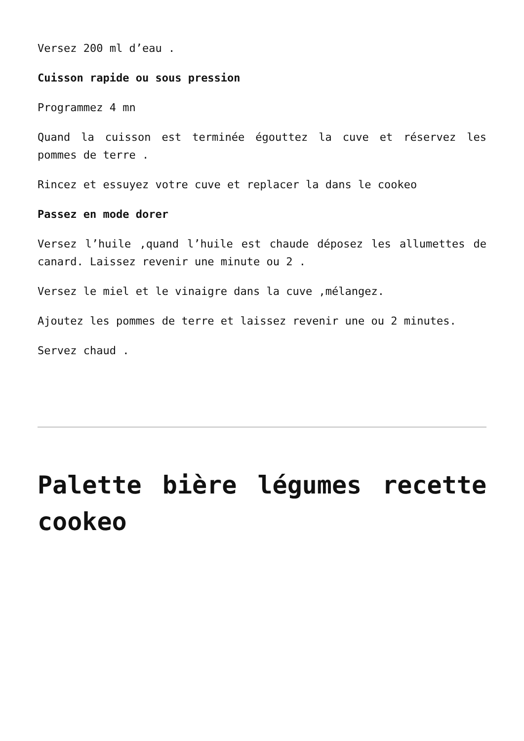Versez 200 ml d’eau .
Cuisson rapide ou sous pression
Programmez 4 mn
Quand la cuisson est terminée égouttez la cuve et réservez les pommes de terre .
Rincez et essuyez votre cuve et replacer la dans le cookeo
Passez en mode dorer
Versez l’huile ,quand l’huile est chaude déposez les allumettes de canard. Laissez revenir une minute ou 2 .
Versez le miel et le vinaigre dans la cuve ,mélangez.
Ajoutez les pommes de terre et laissez revenir une ou 2 minutes.
Servez chaud .
Palette bière légumes recette cookeo